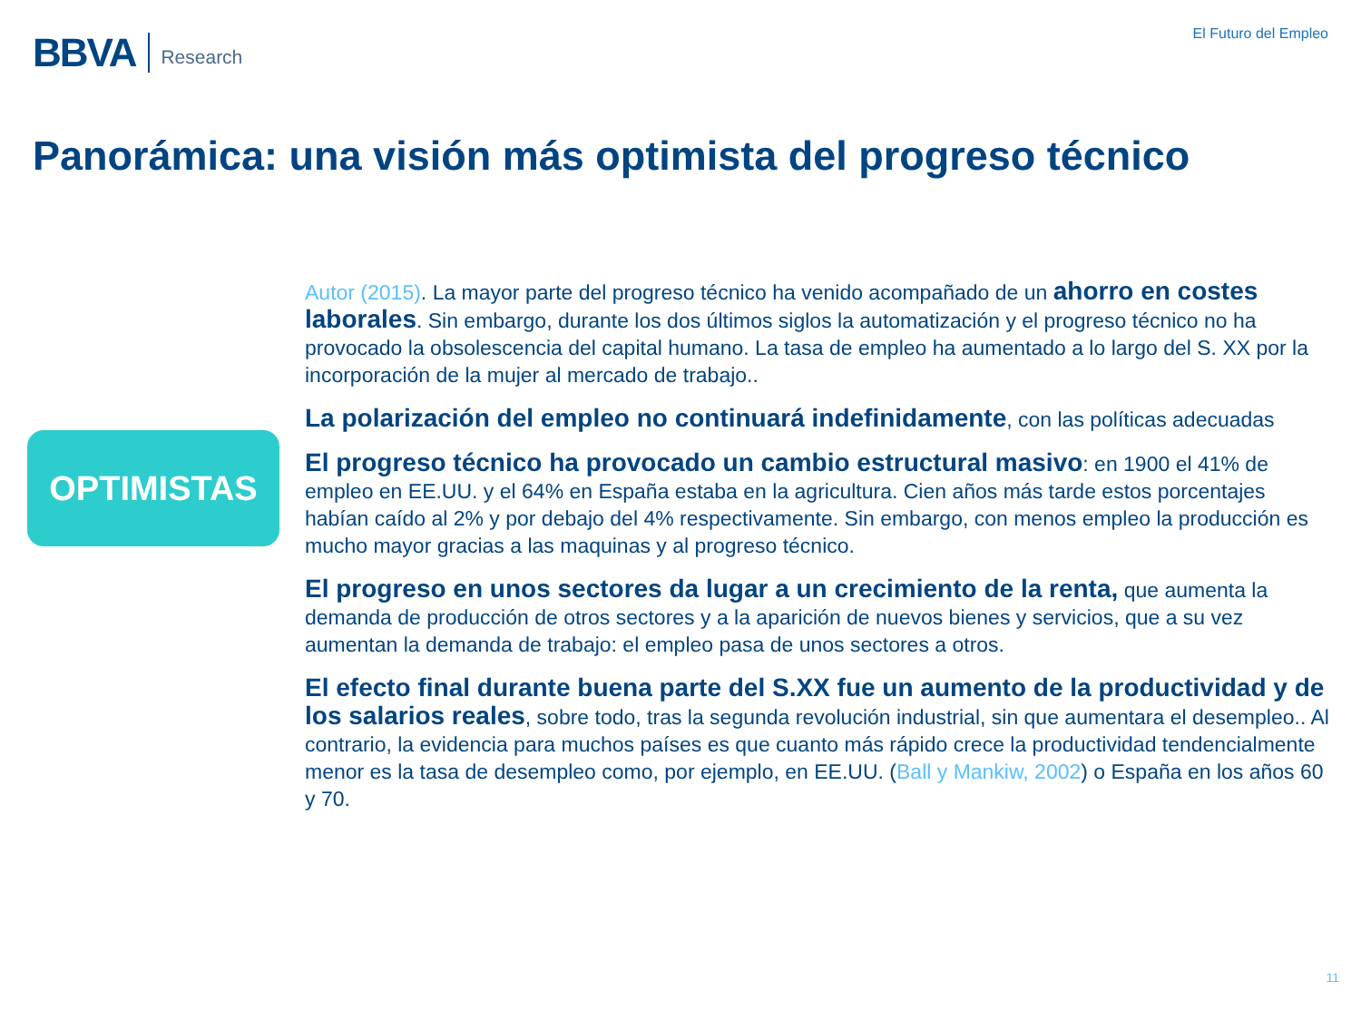BBVA Research
El Futuro del Empleo
Panorámica: una visión más optimista del progreso técnico
OPTIMISTAS
Autor (2015). La mayor parte del progreso técnico ha venido acompañado de un ahorro en costes laborales. Sin embargo, durante los dos últimos siglos la automatización y el progreso técnico no ha provocado la obsolescencia del capital humano. La tasa de empleo ha aumentado a lo largo del S. XX por la incorporación de la mujer al mercado de trabajo..
La polarización del empleo no continuará indefinidamente, con las políticas adecuadas
El progreso técnico ha provocado un cambio estructural masivo: en 1900 el 41% de empleo en EE.UU. y el 64% en España estaba en la agricultura. Cien años más tarde estos porcentajes habían caído al 2% y por debajo del 4% respectivamente. Sin embargo, con menos empleo la producción es mucho mayor gracias a las maquinas y al progreso técnico.
El progreso en unos sectores da lugar a un crecimiento de la renta, que aumenta la demanda de producción de otros sectores y a la aparición de nuevos bienes y servicios, que a su vez aumentan la demanda de trabajo: el empleo pasa de unos sectores a otros.
El efecto final durante buena parte del S.XX fue un aumento de la productividad y de los salarios reales, sobre todo, tras la segunda revolución industrial, sin que aumentara el desempleo.. Al contrario, la evidencia para muchos países es que cuanto más rápido crece la productividad tendencialmente menor es la tasa de desempleo como, por ejemplo, en EE.UU. (Ball y Mankiw, 2002) o España en los años 60 y 70.
11